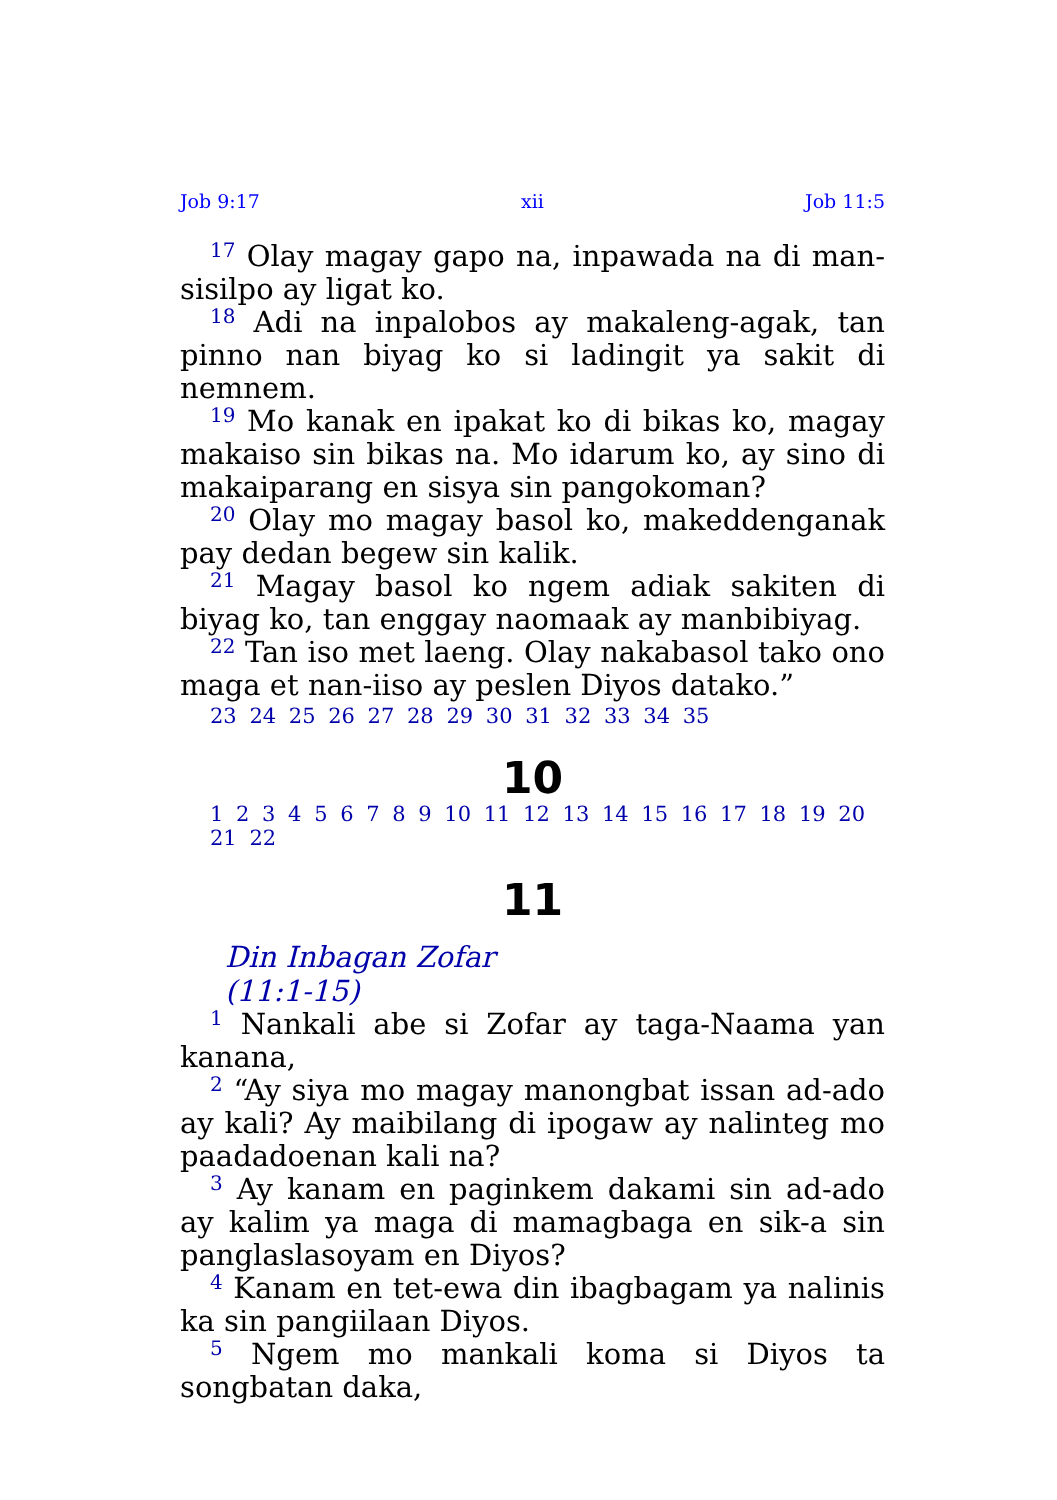Job 9:17 xii Job 11:5
<sup>17</sup> Olay magay gapo na, inpawada na di man­sisilpo ay ligat ko.
<sup>18</sup> Adi na inpalobos ay makaleng-agak, tan pinno nan biyag ko si ladingit ya sakit di nemnem.
<sup>19</sup> Mo kanak en ipakat ko di bikas ko, magay makaiso sin bikas na. Mo idarum ko, ay sino di makaiparang en sisya sin pangokoman?
<sup>20</sup> Olay mo magay basol ko, makeddenganak pay dedan begew sin kalik.
<sup>21</sup> Magay basol ko ngem adiak sakiten di biyag ko, tan enggay naomaak ay manbibiyag.
<sup>22</sup> Tan iso met laeng. Olay nakabasol tako ono maga et nan-iiso ay peslen Diyos datako.”
23 24 25 26 27 28 29 30 31 32 33 34 35
10
1 2 3 4 5 6 7 8 9 10 11 12 13 14 15 16 17 18 19 20 21 22
11
Din Inbagan Zofar
(11:1-15)
<sup>1</sup> Nankali abe si Zofar ay taga-Naama yan kanana,
<sup>2</sup> “Ay siya mo magay manongbat issan ad-ado ay kali? Ay maibilang di ipogaw ay nalinteg mo paad­adoenan kali na?
<sup>3</sup> Ay kanam en paginkem dakami sin ad-ado ay kalim ya maga di mamagbaga en sik-a sin pan­glaslasoyam en Diyos?
<sup>4</sup> Kanam en tet-ewa din ibagbagam ya nalinis ka sin pangiilaan Diyos.
<sup>5</sup> Ngem mo mankali koma si Diyos ta songbatan daka,